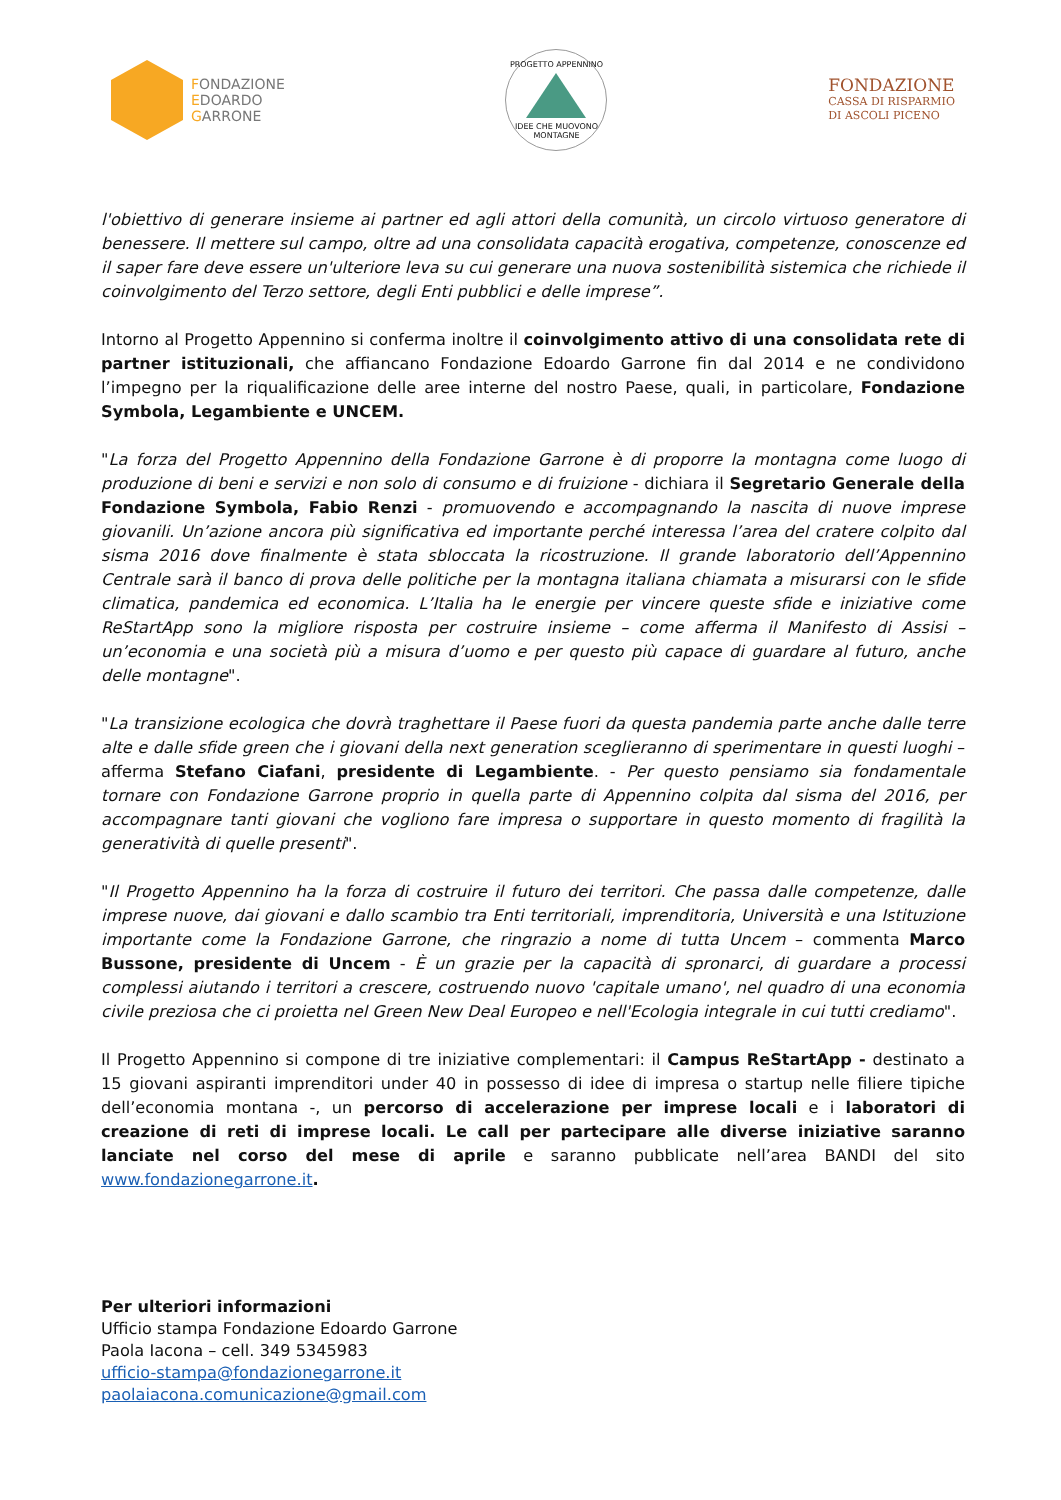FONDAZIONE
EDOARDO
GARRONE
PROGETTO APPENNINO
IDEE CHE MUOVONO MONTAGNE
FONDAZIONE
CASSA DI RISPARMIO
DI ASCOLI PICENO
l'obiettivo di generare insieme ai partner ed agli attori della comunità, un circolo virtuoso generatore di benessere. Il mettere sul campo, oltre ad una consolidata capacità erogativa, competenze, conoscenze ed il saper fare deve essere un'ulteriore leva su cui generare una nuova sostenibilità sistemica che richiede il coinvolgimento del Terzo settore, degli Enti pubblici e delle imprese”.
Intorno al Progetto Appennino si conferma inoltre il coinvolgimento attivo di una consolidata rete di partner istituzionali, che affiancano Fondazione Edoardo Garrone fin dal 2014 e ne condividono l’impegno per la riqualificazione delle aree interne del nostro Paese, quali, in particolare, Fondazione Symbola, Legambiente e UNCEM.
"La forza del Progetto Appennino della Fondazione Garrone è di proporre la montagna come luogo di produzione di beni e servizi e non solo di consumo e di fruizione - dichiara il Segretario Generale della Fondazione Symbola, Fabio Renzi - promuovendo e accompagnando la nascita di nuove imprese giovanili. Un’azione ancora più significativa ed importante perché interessa l’area del cratere colpito dal sisma 2016 dove finalmente è stata sbloccata la ricostruzione. Il grande laboratorio dell’Appennino Centrale sarà il banco di prova delle politiche per la montagna italiana chiamata a misurarsi con le sfide climatica, pandemica ed economica. L’Italia ha le energie per vincere queste sfide e iniziative come ReStartApp sono la migliore risposta per costruire insieme – come afferma il Manifesto di Assisi – un’economia e una società più a misura d’uomo e per questo più capace di guardare al futuro, anche delle montagne".
"La transizione ecologica che dovrà traghettare il Paese fuori da questa pandemia parte anche dalle terre alte e dalle sfide green che i giovani della next generation sceglieranno di sperimentare in questi luoghi – afferma Stefano Ciafani, presidente di Legambiente. - Per questo pensiamo sia fondamentale tornare con Fondazione Garrone proprio in quella parte di Appennino colpita dal sisma del 2016, per accompagnare tanti giovani che vogliono fare impresa o supportare in questo momento di fragilità la generatività di quelle presenti".
"Il Progetto Appennino ha la forza di costruire il futuro dei territori. Che passa dalle competenze, dalle imprese nuove, dai giovani e dallo scambio tra Enti territoriali, imprenditoria, Università e una Istituzione importante come la Fondazione Garrone, che ringrazio a nome di tutta Uncem – commenta Marco Bussone, presidente di Uncem - È un grazie per la capacità di spronarci, di guardare a processi complessi aiutando i territori a crescere, costruendo nuovo 'capitale umano', nel quadro di una economia civile preziosa che ci proietta nel Green New Deal Europeo e nell'Ecologia integrale in cui tutti crediamo".
Il Progetto Appennino si compone di tre iniziative complementari: il Campus ReStartApp - destinato a 15 giovani aspiranti imprenditori under 40 in possesso di idee di impresa o startup nelle filiere tipiche dell’economia montana -, un percorso di accelerazione per imprese locali e i laboratori di creazione di reti di imprese locali. Le call per partecipare alle diverse iniziative saranno lanciate nel corso del mese di aprile e saranno pubblicate nell’area BANDI del sito www.fondazionegarrone.it.
Per ulteriori informazioni
Ufficio stampa Fondazione Edoardo Garrone
Paola Iacona – cell. 349 5345983
ufficio-stampa@fondazionegarrone.it
paolaiacona.comunicazione@gmail.com